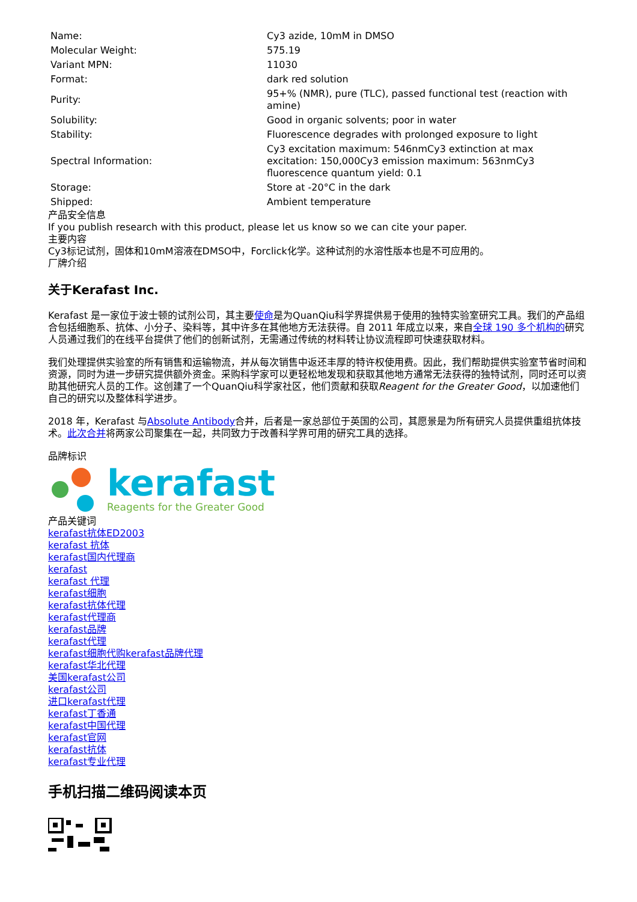| Name: | Cy3 azide, 10mM in DMSO |
| Molecular Weight: | 575.19 |
| Variant MPN: | 11030 |
| Format: | dark red solution |
| Purity: | 95+% (NMR), pure (TLC), passed functional test (reaction with amine) |
| Solubility: | Good in organic solvents; poor in water |
| Stability: | Fluorescence degrades with prolonged exposure to light |
| Spectral Information: | Cy3 excitation maximum: 546nmCy3 extinction at max excitation: 150,000Cy3 emission maximum: 563nmCy3 fluorescence quantum yield: 0.1 |
| Storage: | Store at -20°C in the dark |
| Shipped: | Ambient temperature |
产品安全信息
If you publish research with this product, please let us know so we can cite your paper.
主要内容
Cy3标记试剂，固体和10mM溶液在DMSO中，Forclick化学。这种试剂的水溶性版本也是不可应用的。
厂牌介绍
关于Kerafast Inc.
Kerafast 是一家位于波士顿的试剂公司，其主要使命是为QuanQiu科学界提供易于使用的独特实验室研究工具。我们的产品组合包括细胞系、抗体、小分子、染料等，其中许多在其他地方无法获得。自 2011 年成立以来，来自全球 190 多个机构的研究人员通过我们的在线平台提供了他们的创新试剂，无需通过传统的材料转让协议流程即可快速获取材料。
我们处理提供实验室的所有销售和运输物流，并从每次销售中返还丰厚的特许权使用费。因此，我们帮助提供实验室节省时间和资源，同时为进一步研究提供额外资金。采购科学家可以更轻松地发现和获取其他地方通常无法获得的独特试剂，同时还可以资助其他研究人员的工作。这创建了一个QuanQiu科学家社区，他们贡献和获取Reagent for the Greater Good，以加速他们自己的研究以及整体科学进步。
2018 年，Kerafast 与Absolute Antibody合并，后者是一家总部位于英国的公司，其愿景是为所有研究人员提供重组抗体技术。此次合并将两家公司聚集在一起，共同致力于改善科学界可用的研究工具的选择。
品牌标识
kerafast
Reagents for the Greater Good
产品关键词
kerafast抗体ED2003
kerafast 抗体
kerafast国内代理商
kerafast
kerafast 代理
kerafast细胞
kerafast抗体代理
kerafast代理商
kerafast品牌
kerafast代理
kerafast细胞代购kerafast品牌代理
kerafast华北代理
美国kerafast公司
kerafast公司
进口kerafast代理
kerafast丁香通
kerafast中国代理
kerafast官网
kerafast抗体
kerafast专业代理
手机扫描二维码阅读本页